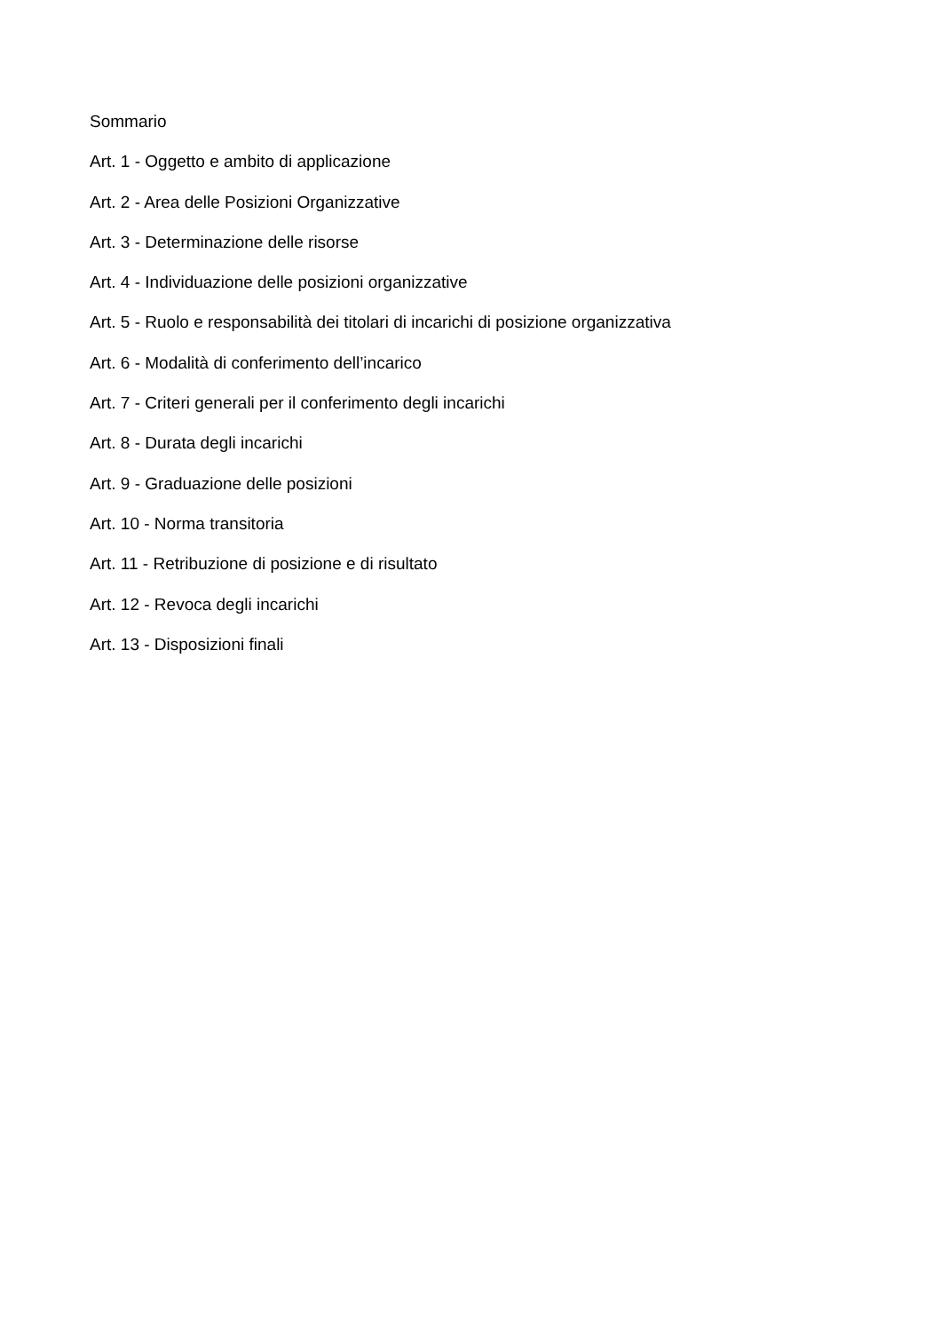Sommario
Art. 1 - Oggetto e ambito di applicazione
Art. 2 - Area delle Posizioni Organizzative
Art. 3 - Determinazione delle risorse
Art. 4 - Individuazione delle posizioni organizzative
Art. 5 - Ruolo e responsabilità dei titolari di incarichi di posizione organizzativa
Art. 6 - Modalità di conferimento dell’incarico
Art. 7 - Criteri generali per il conferimento degli incarichi
Art. 8 - Durata degli incarichi
Art. 9 - Graduazione delle posizioni
Art. 10 - Norma transitoria
Art. 11 - Retribuzione di posizione e di risultato
Art. 12 - Revoca degli incarichi
Art. 13 - Disposizioni finali